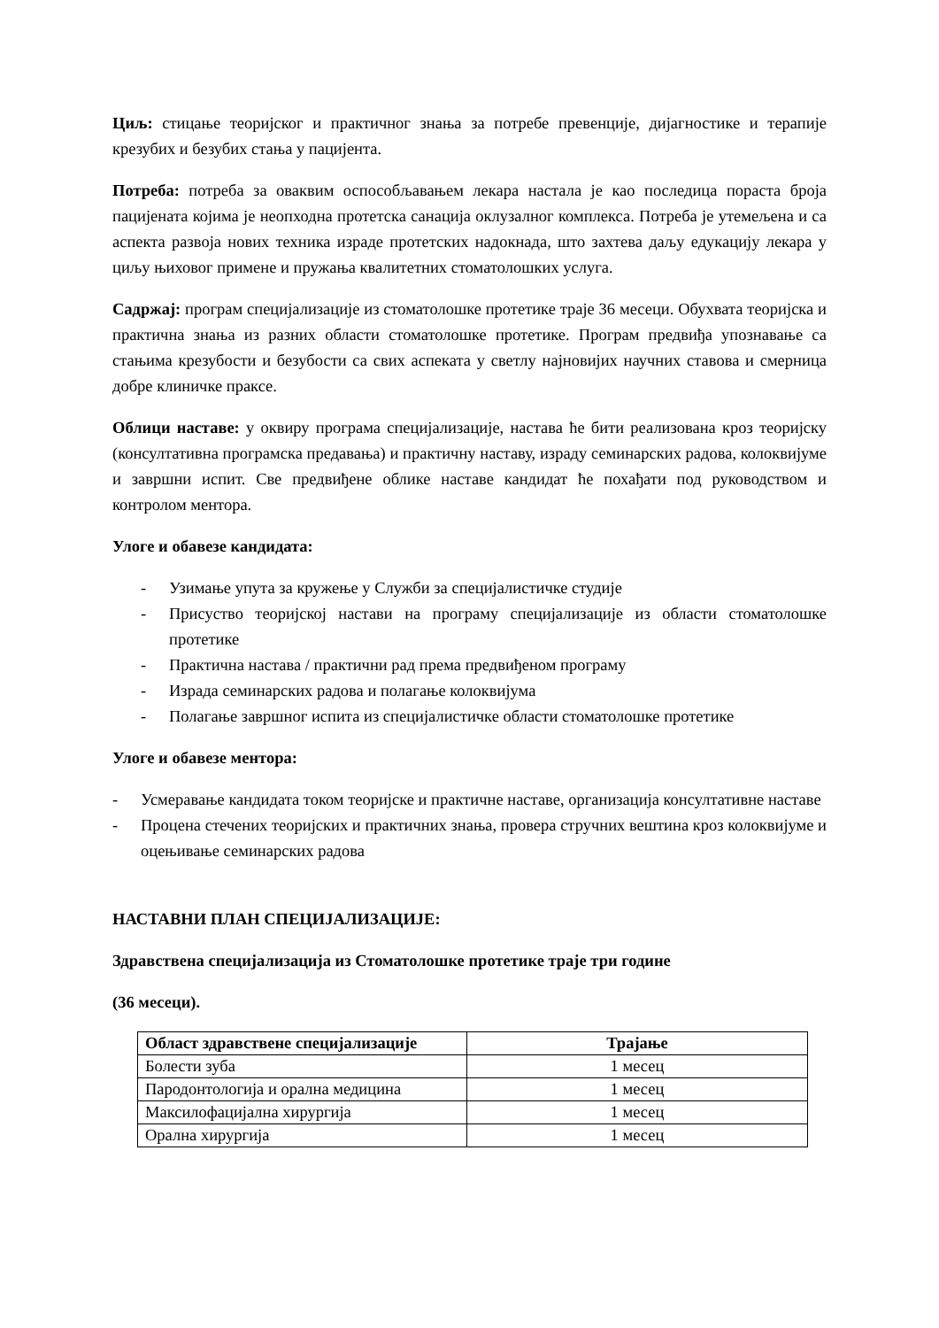Циљ: стицање теоријског и практичног знања за потребе превенције, дијагностике и терапије крезубих и безубих стања у пацијента.
Потреба: потреба за оваквим оспособљавањем лекара настала је као последица пораста броја пацијената којима је неопходна протетска санација оклузалног комплекса. Потреба је утемељена и са аспекта развоја нових техника израде протетских надокнада, што захтева даљу едукацију лекара у циљу њиховог примене и пружања квалитетних стоматолошких услуга.
Садржај: програм специјализације из стоматолошке протетике траје 36 месеци. Обухвата теоријска и практична знања из разних области стоматолошке протетике. Програм предвиђа упознавање са стањима крезубости и безубости са свих аспеката у светлу најновијих научних ставова и смерница добре клиничке праксе.
Облици наставе: у оквиру програма специјализације, настава ће бити реализована кроз теоријску (консултативна програмска предавања) и практичну наставу, израду семинарских радова, колоквијуме и завршни испит. Све предвиђене облике наставе кандидат ће похађати под руководством и контролом ментора.
Улоге и обавезе кандидата:
- Узимање упута за кружење у Служби за специјалистичке студије
- Присуство теоријској настави на програму специјализације из области стоматолошке протетике
- Практична настава / практични рад према предвиђеном програму
- Израда семинарских радова и полагање колоквијума
- Полагање завршног испита из специјалистичке области стоматолошке протетике
Улоге и обавезе ментора:
- Усмеравање кандидата током теоријске и практичне наставе, организација консултативне наставе
- Процена стечених теоријских и практичних знања, провера стручних вештина кроз колоквијуме и оцењивање семинарских радова
НАСТАВНИ ПЛАН СПЕЦИЈАЛИЗАЦИЈЕ:
Здравствена специјализација из Стоматолошке протетике траје три године
(36 месеци).
| Област здравствене специјализације | Трајање |
| --- | --- |
| Болести зуба | 1 месец |
| Пародонтологија и орална медицина | 1 месец |
| Максилофацијална хирургија | 1 месец |
| Орална хирургија | 1 месец |